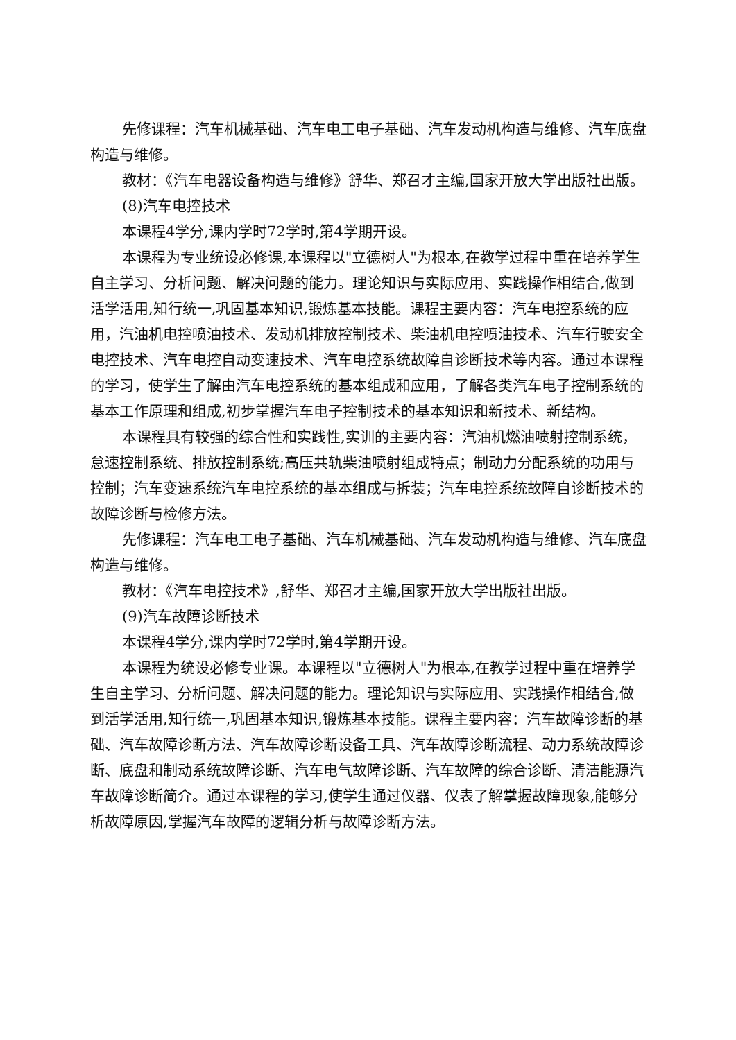先修课程：汽车机械基础、汽车电工电子基础、汽车发动机构造与维修、汽车底盘构造与维修。
教材：《汽车电器设备构造与维修》舒华、郑召才主编,国家开放大学出版社出版。
(8)汽车电控技术
本课程4学分,课内学时72学时,第4学期开设。
本课程为专业统设必修课,本课程以"立德树人"为根本,在教学过程中重在培养学生自主学习、分析问题、解决问题的能力。理论知识与实际应用、实践操作相结合,做到活学活用,知行统一,巩固基本知识,锻炼基本技能。课程主要内容：汽车电控系统的应用，汽油机电控喷油技术、发动机排放控制技术、柴油机电控喷油技术、汽车行驶安全电控技术、汽车电控自动变速技术、汽车电控系统故障自诊断技术等内容。通过本课程的学习，使学生了解由汽车电控系统的基本组成和应用，了解各类汽车电子控制系统的基本工作原理和组成,初步掌握汽车电子控制技术的基本知识和新技术、新结构。
本课程具有较强的综合性和实践性,实训的主要内容：汽油机燃油喷射控制系统，怠速控制系统、排放控制系统;高压共轨柴油喷射组成特点；制动力分配系统的功用与控制；汽车变速系统汽车电控系统的基本组成与拆装；汽车电控系统故障自诊断技术的故障诊断与检修方法。
先修课程：汽车电工电子基础、汽车机械基础、汽车发动机构造与维修、汽车底盘构造与维修。
教材：《汽车电控技术》,舒华、郑召才主编,国家开放大学出版社出版。
(9)汽车故障诊断技术
本课程4学分,课内学时72学时,第4学期开设。
本课程为统设必修专业课。本课程以"立德树人"为根本,在教学过程中重在培养学生自主学习、分析问题、解决问题的能力。理论知识与实际应用、实践操作相结合,做到活学活用,知行统一,巩固基本知识,锻炼基本技能。课程主要内容：汽车故障诊断的基础、汽车故障诊断方法、汽车故障诊断设备工具、汽车故障诊断流程、动力系统故障诊断、底盘和制动系统故障诊断、汽车电气故障诊断、汽车故障的综合诊断、清洁能源汽车故障诊断简介。通过本课程的学习,使学生通过仪器、仪表了解掌握故障现象,能够分析故障原因,掌握汽车故障的逻辑分析与故障诊断方法。